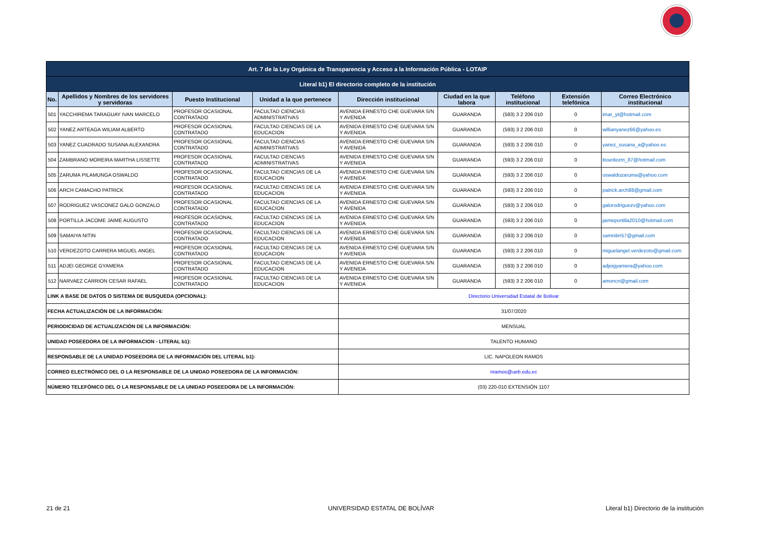| Art. 7 de la Ley Orgánica de Transparencia y Acceso a la Información Pública - LOTAIP | | | | | | | | |
| Literal b1) El directorio completo de la institución | | | | | | | | |
| No. | Apellidos y Nombres de los servidores y servidoras | Puesto Institucional | Unidad a la que pertenece | Dirección institucional | Ciudad en la que labora | Teléfono institucional | Extensión telefónica | Correo Electrónico institucional |
| 501 | YACCHIREMA TARAGUAY IVAN MARCELO | PROFESOR OCASIONAL CONTRATADO | FACULTAD CIENCIAS ADMINISTRATIVAS | AVENIDA ERNESTO CHE GUEVARA S/N Y AVENIDA | GUARANDA | (593) 3 2 206 010 | 0 | imar_yt@hotmail.com |
| 502 | YANEZ ARTEAGA WILIAM ALBERTO | PROFESOR OCASIONAL CONTRATADO | FACULTAD CIENCIAS DE LA EDUCACION | AVENIDA ERNESTO CHE GUEVARA S/N Y AVENIDA | GUARANDA | (593) 3 2 206 010 | 0 | willianyanez66@yahoo.es |
| 503 | YANEZ CUADRADO SUSANA ALEXANDRA | PROFESOR OCASIONAL CONTRATADO | FACULTAD CIENCIAS ADMINISTRATIVAS | AVENIDA ERNESTO CHE GUEVARA S/N Y AVENIDA | GUARANDA | (593) 3 2 206 010 | 0 | yanez_susana_a@yahoo.es |
| 504 | ZAMBRANO MOREIRA MARTHA LISSETTE | PROFESOR OCASIONAL CONTRATADO | FACULTAD CIENCIAS ADMINISTRATIVAS | AVENIDA ERNESTO CHE GUEVARA S/N Y AVENIDA | GUARANDA | (593) 3 2 206 010 | 0 | lissettezm_87@hotmail.com |
| 505 | ZARUMA PILAMUNGA OSWALDO | PROFESOR OCASIONAL CONTRATADO | FACULTAD CIENCIAS DE LA EDUCACION | AVENIDA ERNESTO CHE GUEVARA S/N Y AVENIDA | GUARANDA | (593) 3 2 206 010 | 0 | oswaldozaruma@yahoo.com |
| 506 | ARCH CAMACHO PATRICK | PROFESOR OCASIONAL CONTRATADO | FACULTAD CIENCIAS DE LA EDUCACION | AVENIDA ERNESTO CHE GUEVARA S/N Y AVENIDA | GUARANDA | (593) 3 2 206 010 | 0 | patrick.arch88@gmail.com |
| 507 | RODRIGUEZ VASCONEZ GALO GONZALO | PROFESOR OCASIONAL CONTRATADO | FACULTAD CIENCIAS DE LA EDUCACION | AVENIDA ERNESTO CHE GUEVARA S/N Y AVENIDA | GUARANDA | (593) 3 2 206 010 | 0 | galorodriguezv@yahoo.com |
| 508 | PORTILLA JACOME JAIME AUGUSTO | PROFESOR OCASIONAL CONTRATADO | FACULTAD CIENCIAS DE LA EDUCACION | AVENIDA ERNESTO CHE GUEVARA S/N Y AVENIDA | GUARANDA | (593) 3 2 206 010 | 0 | jaimeportilla2010@hotmail.com |
| 509 | SAMAIYA NITIN | PROFESOR OCASIONAL CONTRATADO | FACULTAD CIENCIAS DE LA EDUCACION | AVENIDA ERNESTO CHE GUEVARA S/N Y AVENIDA | GUARANDA | (593) 3 2 206 010 | 0 | samnitin57@gmail.com |
| 510 | VERDEZOTO CARRERA MIGUEL ANGEL | PROFESOR OCASIONAL CONTRATADO | FACULTAD CIENCIAS DE LA EDUCACION | AVENIDA ERNESTO CHE GUEVARA S/N Y AVENIDA | GUARANDA | (593) 3 2 206 010 | 0 | miguelangel.verdezoto@gmail.com |
| 511 | ADJEI GEORGE GYAMERA | PROFESOR OCASIONAL CONTRATADO | FACULTAD CIENCIAS DE LA EDUCACION | AVENIDA ERNESTO CHE GUEVARA S/N Y AVENIDA | GUARANDA | (593) 3 2 206 010 | 0 | adjeigyamera@yahoo.com |
| 512 | NARVAEZ CARRION CESAR RAFAEL | PROFESOR OCASIONAL CONTRATADO | FACULTAD CIENCIAS DE LA EDUCACION | AVENIDA ERNESTO CHE GUEVARA S/N Y AVENIDA | GUARANDA | (593) 3 2 206 010 | 0 | amoncn@gmail.com |
| LINK A BASE DE DATOS O SISTEMA DE BUSQUEDA (OPCIONAL): | | | | Directorio Universidad Estatal de Bolivar | | | | |
| FECHA ACTUALIZACIÓN DE LA INFORMACIÓN: | | | | 31/07/2020 | | | | |
| PERIODICIDAD DE ACTUALIZACIÓN DE LA INFORMACIÓN: | | | | MENSUAL | | | | |
| UNIDAD POSEEDORA DE LA INFORMACION - LITERAL b1): | | | | TALENTO HUMANO | | | | |
| RESPONSABLE DE LA UNIDAD POSEEDORA DE LA INFORMACIÓN DEL LITERAL b1): | | | | LIC. NAPOLEON RAMOS | | | | |
| CORREO ELECTRÓNICO DEL O LA RESPONSABLE DE LA UNIDAD POSEEDORA DE LA INFORMACIÓN: | | | | nramos@ueb.edu.ec | | | | |
| NÚMERO TELEFÓNICO DEL O LA RESPONSABLE DE LA UNIDAD POSEEDORA DE LA INFORMACIÓN: | | | | (03) 220-010 EXTENSIÓN 1107 | | | | |
21 de 21 UNIVERSIDAD ESTATAL DE BOLÍVAR
Literal b1) Directorio de la institución